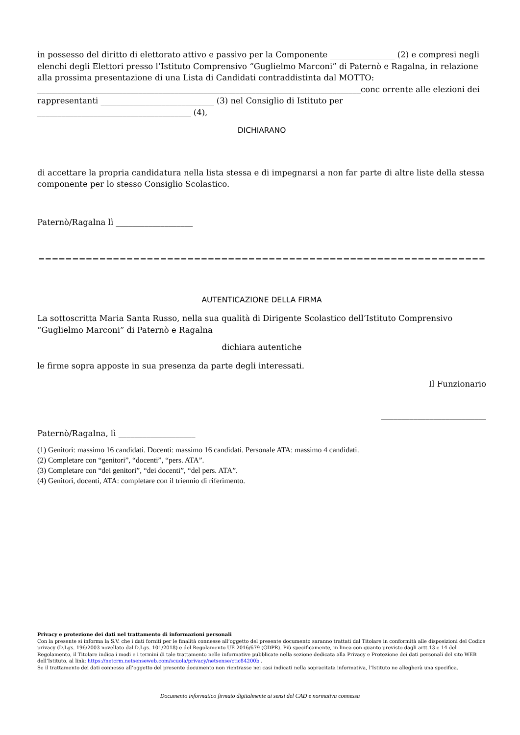in possesso del diritto di elettorato attivo e passivo per la Componente ________________ (2) e compresi negli elenchi degli Elettori presso l’Istituto Comprensivo “Guglielmo Marconi” di Paternò e Ragalna, in relazione alla prossima presentazione di una Lista di Candidati contraddistinta dal MOTTO:
________________________________________________________________________________conc orrente alle elezioni dei rappresentanti ____________________________ (3) nel Consiglio di Istituto per ______________________________________ (4),
DICHIARANO
di accettare la propria candidatura nella lista stessa e di impegnarsi a non far parte di altre liste della stessa componente per lo stesso Consiglio Scolastico.
Paternò/Ragalna lì ___________________
==================================================================
AUTENTICAZIONE DELLA FIRMA
La sottoscritta Maria Santa Russo, nella sua qualità di Dirigente Scolastico dell’Istituto Comprensivo “Guglielmo Marconi” di Paternò e Ragalna
dichiara autentiche
le firme sopra apposte in sua presenza da parte degli interessati.
Il Funzionario
__________________________
Paternò/Ragalna, lì ___________________
(1) Genitori: massimo 16 candidati. Docenti: massimo 16 candidati. Personale ATA: massimo 4 candidati.
(2) Completare con “genitori”, “docenti”, “pers. ATA”.
(3) Completare con “dei genitori”, “dei docenti”, “del pers. ATA”.
(4) Genitori, docenti, ATA: completare con il triennio di riferimento.
Privacy e protezione dei dati nel trattamento di informazioni personali
Con la presente si informa la S.V. che i dati forniti per le finalità connesse all’oggetto del presente documento saranno trattati dal Titolare in conformità alle disposizioni del Codice privacy (D.Lgs. 196/2003 novellato dal D.Lgs. 101/2018) e del Regolamento UE 2016/679 (GDPR). Più specificamente, in linea con quanto previsto dagli artt.13 e 14 del Regolamento, il Titolare indica i modi e i termini di tale trattamento nelle informative pubblicate nella sezione dedicata alla Privacy e Protezione dei dati personali del sito WEB dell’Istituto, al link: https://netcrm.netsenseweb.com/scuola/privacy/netsense/ctic84200b .
Se il trattamento dei dati connesso all’oggetto del presente documento non rientrasse nei casi indicati nella sopracitata informativa, l’Istituto ne allegherà una specifica.
Documento informatico firmato digitalmente ai sensi del CAD e normativa connessa